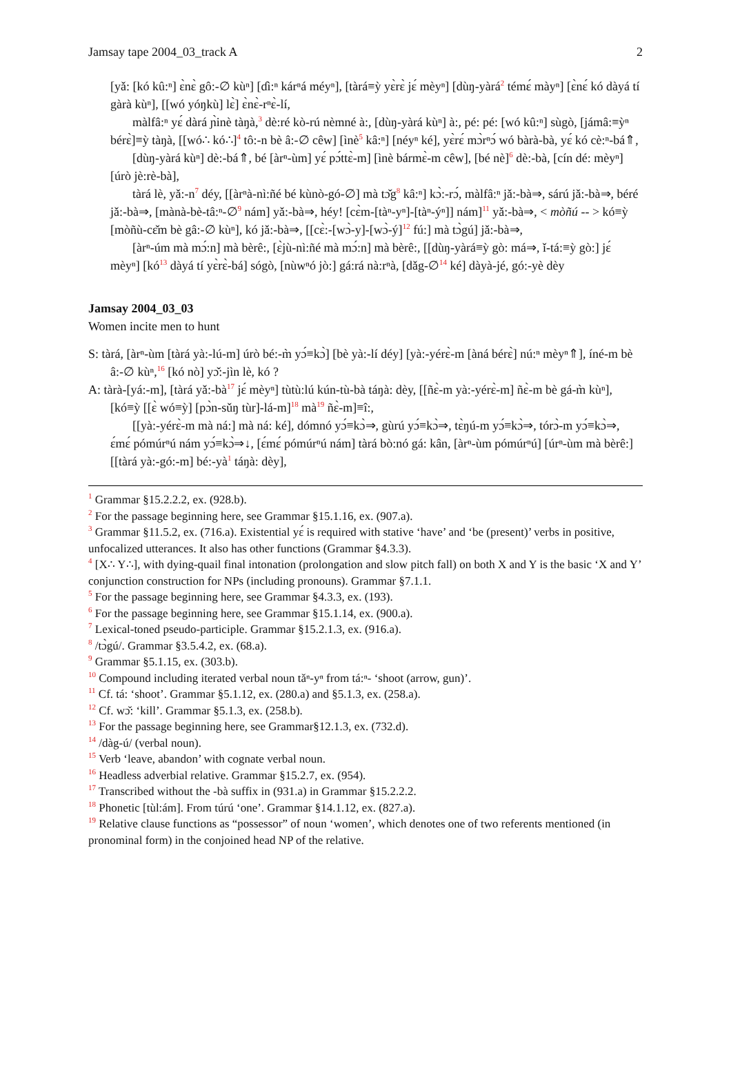Jamsay tape 2004_03_track A 2
[yǎ: [kó kû:ⁿ] ɛ̀nɛ̀ gô:-∅ kùⁿ] [ɗì:ⁿ kárⁿá méyⁿ], [tàrá≡ỳ yɛ̀rɛ̀ jɛ́ mèyⁿ] [dùŋ-yàrá<sup>2</sup> témɛ́ màyⁿ] [ɛ̀nɛ́ kó dàyá tí gàrà kùⁿ], [[wó yóŋkù] lɛ̀] ɛ̀nɛ̀-rⁿɛ̀-lí,
màlfâ:ⁿ yɛ́ dàrá ɲ̀inè tàŋà,<sup>3</sup> dè:ré kò-rú nèmné à:, [dùŋ-yàrá kùⁿ] à:, pé: pé: [wó kû:ⁿ] sùgò, [jámâ:≡ỳⁿ bérɛ̀]≡ỳ tàŋà, [[wó∴ kó∴]<sup>4</sup> tô:-n bè â:-∅ cêw] [ìnè<sup>5</sup> kâ:ⁿ] [néyⁿ ké], yɛ̀rɛ́ mɔ̀rⁿɔ́ wó bàrà-bà, yɛ́ kó cè:ⁿ-bá⇑,
[dùŋ-yàrá kùⁿ] dè:-bá⇑, bé [àrⁿ-ùm] yɛ́ pɔ́ttɛ̀-m] [ìnè bármɛ̀-m cêw], [bé nè]<sup>6</sup> dè:-bà, [cín dé: mèyⁿ] [úrò jè:rè-bà],
tàrá lè, yǎ:-n<sup>7</sup> déy, [[àrⁿà-nì:ñé bé kùnò-gó-∅] mà tɔ̌g<sup>8</sup> kâ:ⁿ] kɔ̀:-rɔ́, màlfâ:ⁿ jǎ:-bà⇒, sárú jǎ:-bà⇒, béré jǎ:-bà⇒, [mànà-bè-tâ:ⁿ-∅<sup>9</sup> nám] yǎ:-bà⇒, héy! [cɛ̀m-[tàⁿ-yⁿ]-[tàⁿ-ýⁿ]] nám]<sup>11</sup> yǎ:-bà⇒, < mòñú -- > kó≡ỳ [mòñù-cɛ̌m bè gâ:-∅ kùⁿ], kó jǎ:-bà⇒, [[cɛ̀:-[wɔ̀-y]-[wɔ̀-ý]<sup>12</sup> fú:] mà tɔ̀gú] jǎ:-bà⇒,
[àrⁿ-úm mà mɔ́:n] mà bèrê:, [ɛ̀jù-nì:ñé mà mɔ́:n] mà bèrê:, [[dùŋ-yàrá≡ỳ gò: má⇒, ǐ-tá:≡ỳ gò:] jɛ́ mèyⁿ] [kó<sup>13</sup> dàyá tí yɛ̀rɛ̀-bá] sógò, [nùwⁿó jò:] gá:rá nà:rⁿà, [dǎg-∅<sup>14</sup> ké] dàyà-jé, gó:-yè dèy
Jamsay 2004_03_03
Women incite men to hunt
S: tàrá, [àrⁿ-ùm [tàrá yà:-lú-m] úrò bé:-m̀ yɔ́≡kɔ̀] [bè yà:-lí déy] [yà:-yérɛ̀-m [àná bérɛ̀] nú:ⁿ mèyⁿ⇑], íné-m bè â:-∅ kùⁿ,<sup>16</sup> [kó nò] yɔ̌:-jìn lè, kó ?
A: tàrà-[yá:-m], [tàrá yǎ:-bà<sup>17</sup> jɛ́ mèyⁿ] tùtù:lú kún-tù-bà táŋà: dèy, [[ñɛ̀-m yà:-yérɛ̀-m] ñɛ̀-m bè gá-m̀ kùⁿ], [kó≡ỳ [[ɛ̀ wó≡ỳ] [pɔ̀n-sǔŋ tùr]-lá-m]<sup>18</sup> mà<sup>19</sup> ñɛ̀-m]≡î:,
[[yà:-yérɛ̀-m mà ná:] mà ná: ké], dómnó yɔ́≡kɔ̀⇒, gùrú yɔ́≡kɔ̀⇒, tɛ̀ŋú-m yɔ́≡kɔ̀⇒, tórɔ̀-m yɔ́≡kɔ̀⇒, ɛ́mɛ́ pómúrⁿú nám yɔ́≡kɔ̀⇒↓, [ɛ́mɛ́ pómúrⁿú nám] tàrá bò:nó gá: kân, [àrⁿ-ùm pómúrⁿú] [úrⁿ-ùm mà bèrê:] [[tàrá yà:-gó:-m] bé:-yà<sup>1</sup> táŋà: dèy],
<sup>1</sup> Grammar §15.2.2.2, ex. (928.b).
<sup>2</sup> For the passage beginning here, see Grammar §15.1.16, ex. (907.a).
<sup>3</sup> Grammar §11.5.2, ex. (716.a). Existential yɛ́ is required with stative ‘have’ and ‘be (present)’ verbs in positive, unfocalized utterances. It also has other functions (Grammar §4.3.3).
<sup>4</sup> [X∴ Y∴], with dying-quail final intonation (prolongation and slow pitch fall) on both X and Y is the basic ‘X and Y’ conjunction construction for NPs (including pronouns). Grammar §7.1.1.
<sup>5</sup> For the passage beginning here, see Grammar §4.3.3, ex. (193).
<sup>6</sup> For the passage beginning here, see Grammar §15.1.14, ex. (900.a).
<sup>7</sup> Lexical-toned pseudo-participle. Grammar §15.2.1.3, ex. (916.a).
<sup>8</sup> /tɔ̀gú/. Grammar §3.5.4.2, ex. (68.a).
<sup>9</sup> Grammar §5.1.15, ex. (303.b).
<sup>10</sup> Compound including iterated verbal noun tǎⁿ-yⁿ from tá:ⁿ- ‘shoot (arrow, gun)’.
<sup>11</sup> Cf. tá: ‘shoot’. Grammar §5.1.12, ex. (280.a) and §5.1.3, ex. (258.a).
<sup>12</sup> Cf. wɔ̌: ‘kill’. Grammar §5.1.3, ex. (258.b).
<sup>13</sup> For the passage beginning here, see Grammar§12.1.3, ex. (732.d).
<sup>14</sup> /dàg-ú/ (verbal noun).
<sup>15</sup> Verb ‘leave, abandon’ with cognate verbal noun.
<sup>16</sup> Headless adverbial relative. Grammar §15.2.7, ex. (954).
<sup>17</sup> Transcribed without the -bà suffix in (931.a) in Grammar §15.2.2.2.
<sup>18</sup> Phonetic [tùl:ám]. From túrú ‘one’. Grammar §14.1.12, ex. (827.a).
<sup>19</sup> Relative clause functions as “possessor” of noun ‘women’, which denotes one of two referents mentioned (in pronominal form) in the conjoined head NP of the relative.